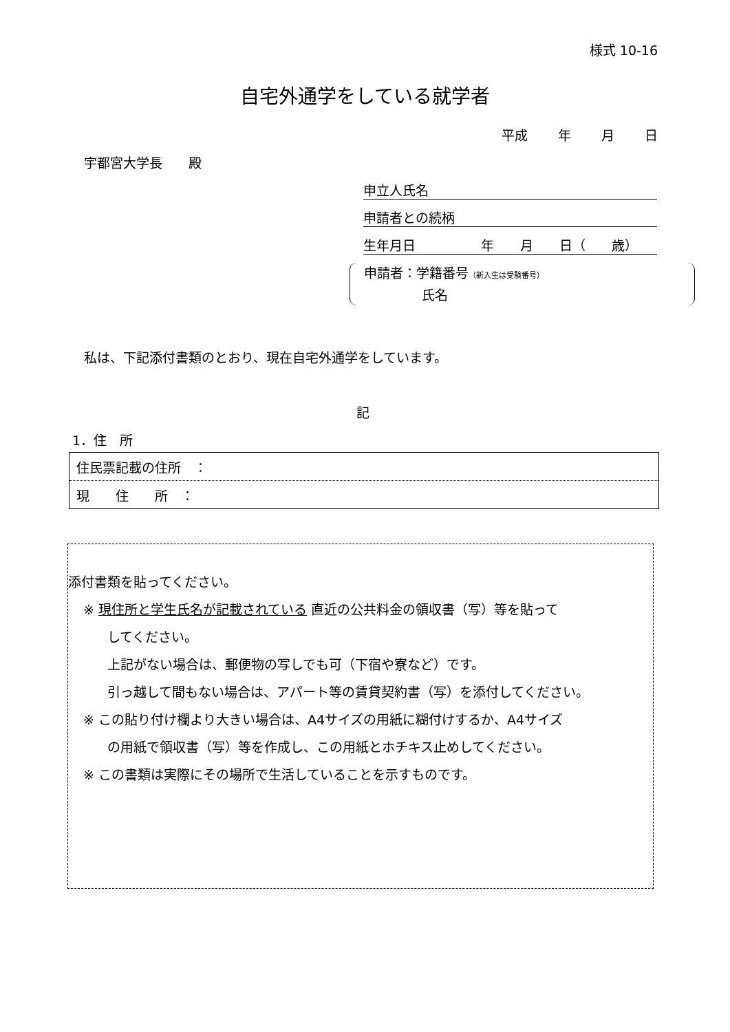様式 10-16
自宅外通学をしている就学者
平成　　 年　　 月　　 日
宇都宮大学長　　殿
申立人氏名
申請者との続柄
生年月日　　　　　年　　月　　日（　　歳）
申請者：学籍番号（新入生は受験番号）
氏名
私は、下記添付書類のとおり、現在自宅外通学をしています。
記
1．住　所
| 住民票記載の住所 ： |
| 現 住 所 ： |
添付書類を貼ってください。
※ 現住所と学生氏名が記載されている 直近の公共料金の領収書（写）等を貼って
してください。
上記がない場合は、郵便物の写しでも可（下宿や寮など）です。
引っ越して間もない場合は、アパート等の賃貸契約書（写）を添付してください。
※ この貼り付け欄より大きい場合は、A4サイズの用紙に糊付けするか、A4サイズ
の用紙で領収書（写）等を作成し、この用紙とホチキス止めしてください。
※ この書類は実際にその場所で生活していることを示すものです。